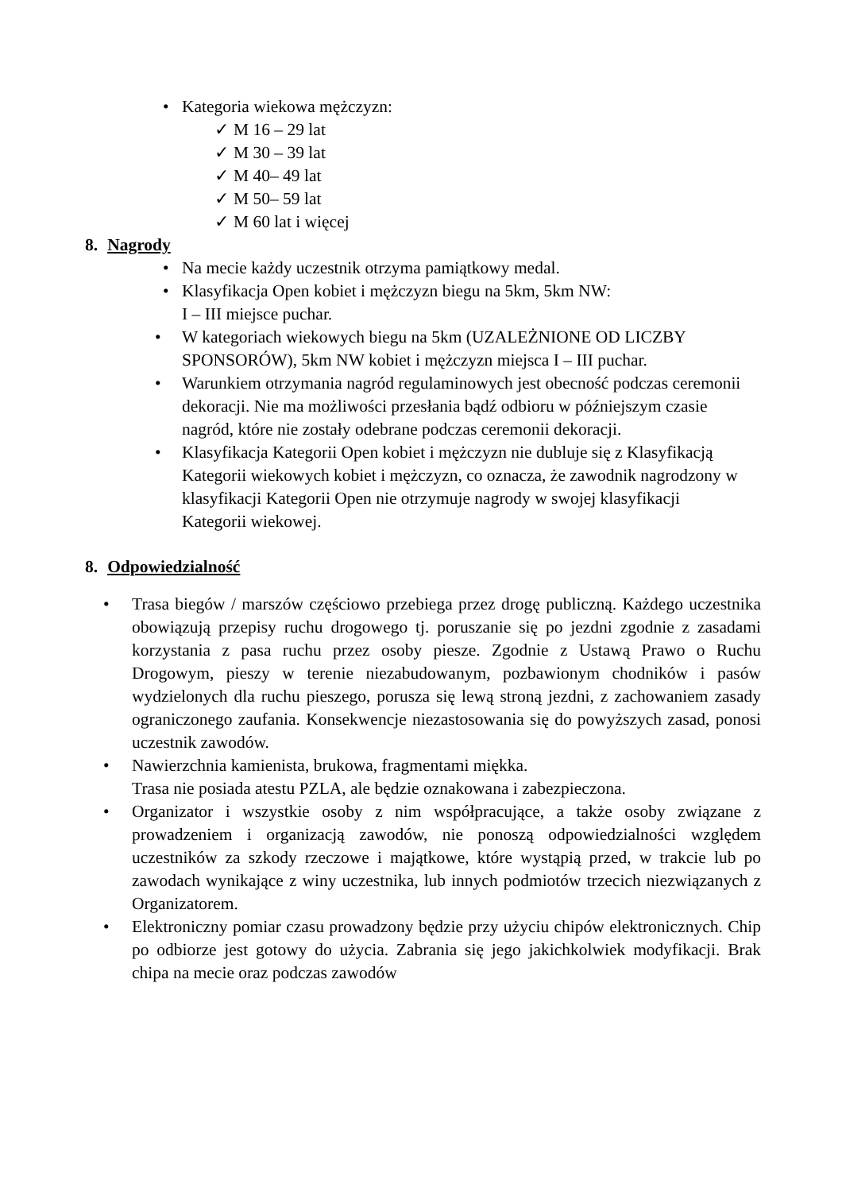• Kategoria wiekowa mężczyzn:
✓ M 16 – 29 lat
✓ M 30 – 39 lat
✓ M 40– 49 lat
✓ M 50– 59 lat
✓ M 60 lat i więcej
8. Nagrody
• Na mecie każdy uczestnik otrzyma pamiątkowy medal.
• Klasyfikacja Open kobiet i mężczyzn biegu na 5km, 5km NW:
I – III miejsce puchar.
• W kategoriach wiekowych biegu na 5km (UZALEŻNIONE OD LICZBY SPONSORÓW), 5km NW kobiet i mężczyzn miejsca I – III puchar.
• Warunkiem otrzymania nagród regulaminowych jest obecność podczas ceremonii dekoracji. Nie ma możliwości przesłania bądź odbioru w późniejszym czasie nagród, które nie zostały odebrane podczas ceremonii dekoracji.
• Klasyfikacja Kategorii Open kobiet i mężczyzn nie dubluje się z Klasyfikacją Kategorii wiekowych kobiet i mężczyzn, co oznacza, że zawodnik nagrodzony w klasyfikacji Kategorii Open nie otrzymuje nagrody w swojej klasyfikacji Kategorii wiekowej.
8. Odpowiedzialność
• Trasa biegów / marszów częściowo przebiega przez drogę publiczną. Każdego uczestnika obowiązują przepisy ruchu drogowego tj. poruszanie się po jezdni zgodnie z zasadami korzystania z pasa ruchu przez osoby piesze. Zgodnie z Ustawą Prawo o Ruchu Drogowym, pieszy w terenie niezabudowanym, pozbawionym chodników i pasów wydzielonych dla ruchu pieszego, porusza się lewą stroną jezdni, z zachowaniem zasady ograniczonego zaufania. Konsekwencje niezastosowania się do powyższych zasad, ponosi uczestnik zawodów.
• Nawierzchnia kamienista, brukowa, fragmentami miękka.
Trasa nie posiada atestu PZLA, ale będzie oznakowana i zabezpieczona.
• Organizator i wszystkie osoby z nim współpracujące, a także osoby związane z prowadzeniem i organizacją zawodów, nie ponoszą odpowiedzialności względem uczestników za szkody rzeczowe i majątkowe, które wystąpią przed, w trakcie lub po zawodach wynikające z winy uczestnika, lub innych podmiotów trzecich niezwiązanych z Organizatorem.
• Elektroniczny pomiar czasu prowadzony będzie przy użyciu chipów elektronicznych. Chip po odbiorze jest gotowy do użycia. Zabrania się jego jakichkolwiek modyfikacji. Brak chipa na mecie oraz podczas zawodów